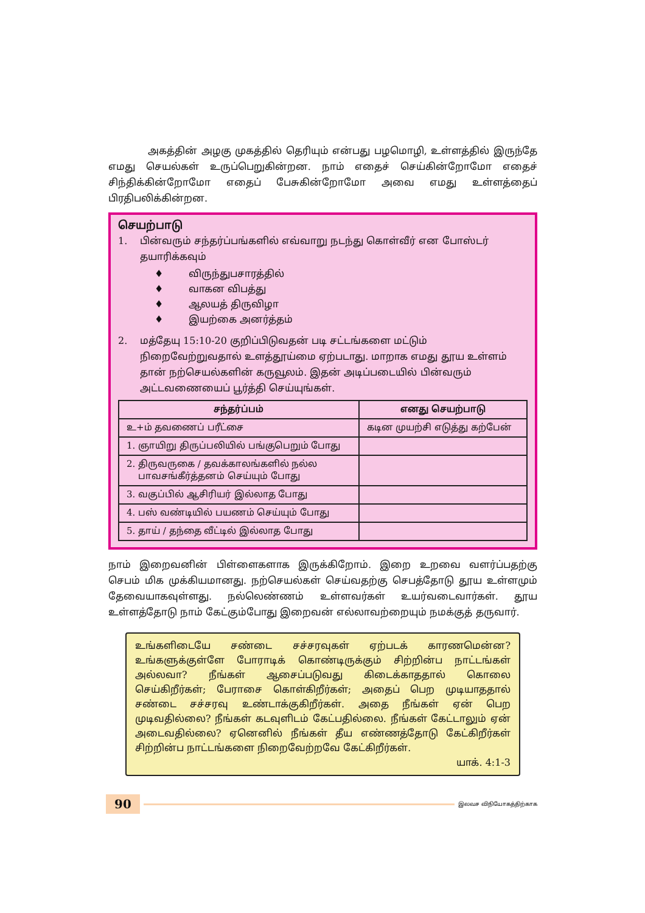அகத்தின் அழகு முகத்தில் தெரியும் என்பது பழமொழி, உள்ளத்தில் இருந்தே எமது செயல்கள் உருப்பெறுகின்றன. நாம் எதைச் செய்கின்றோமோ எதைச் சிந்திக்கின்றோமோ எதைப் பேசுகின்றோமோ அவை எமது உள்ளத்தைப் பிரதிபலிக்கின்றன.
செயற்பாடு
1. பின்வரும் சந்தர்ப்பங்களில் எவ்வாறு நடந்து கொள்வீர் என போஸ்டர் தயாரிக்கவும்
♦ விருந்துபசாரத்தில்
♦ வாகன விபத்து
♦ ஆலயத் திருவிழா
♦ இயற்கை அனர்த்தம்
2. மத்தேயு 15:10-20 குறிப்பிடுவதன் படி சட்டங்களை மட்டும் நிறைவேற்றுவதால் உளத்தூய்மை ஏற்படாது. மாறாக எமது தூய உள்ளம் தான் நற்செயல்களின் கருவூலம். இதன் அடிப்படையில் பின்வரும் அட்டவணையைப் பூர்த்தி செய்யுங்கள்.
| சந்தர்ப்பம் | எனது செயற்பாடு |
| --- | --- |
| உ+ம் தவணைப் பரீட்சை | கடின முயற்சி எடுத்து கற்பேன் |
| 1. ஞாயிறு திருப்பலியில் பங்குபெறும் போது | |
| 2. திருவருகை / தவக்காலங்களில் நல்ல பாவசங்கீர்த்தனம் செய்யும் போது | |
| 3. வகுப்பில் ஆசிரியர் இல்லாத போது | |
| 4. பஸ் வண்டியில் பயணம் செய்யும் போது | |
| 5. தாய் / தந்தை வீட்டில் இல்லாத போது | |
நாம் இறைவனின் பிள்ளைகளாக இருக்கிறோம். இறை உறவை வளர்ப்பதற்கு செபம் மிக முக்கியமானது. நற்செயல்கள் செய்வதற்கு செபத்தோடு தூய உள்ளமும் தேவையாகவுள்ளது. நல்லெண்ணம் உள்ளவர்கள் உயர்வடைவார்கள். தூய உள்ளத்தோடு நாம் கேட்கும்போது இறைவன் எல்லாவற்றையும் நமக்குத் தருவார்.
உங்களிடையே சண்டை சச்சரவுகள் ஏற்படக் காரணமென்ன? உங்களுக்குள்ளே போராடிக் கொண்டிருக்கும் சிற்றின்ப நாட்டங்கள் அல்லவா? நீங்கள் ஆசைப்படுவது கிடைக்காததால் கொலை செய்கிறீர்கள்; பேராசை கொள்கிறீர்கள்; அதைப் பெற முடியாததால் சண்டை சச்சரவு உண்டாக்குகிறீர்கள். அதை நீங்கள் ஏன் பெற முடிவதில்லை? நீங்கள் கடவுளிடம் கேட்பதில்லை. நீங்கள் கேட்டாலும் ஏன் அடைவதில்லை? ஏனெனில் நீங்கள் தீய எண்ணத்தோடு கேட்கிறீர்கள் சிற்றின்ப நாட்டங்களை நிறைவேற்றவே கேட்கிறீர்கள்.
யாக். 4:1-3
90 இலவச விநியோகத்திற்காக